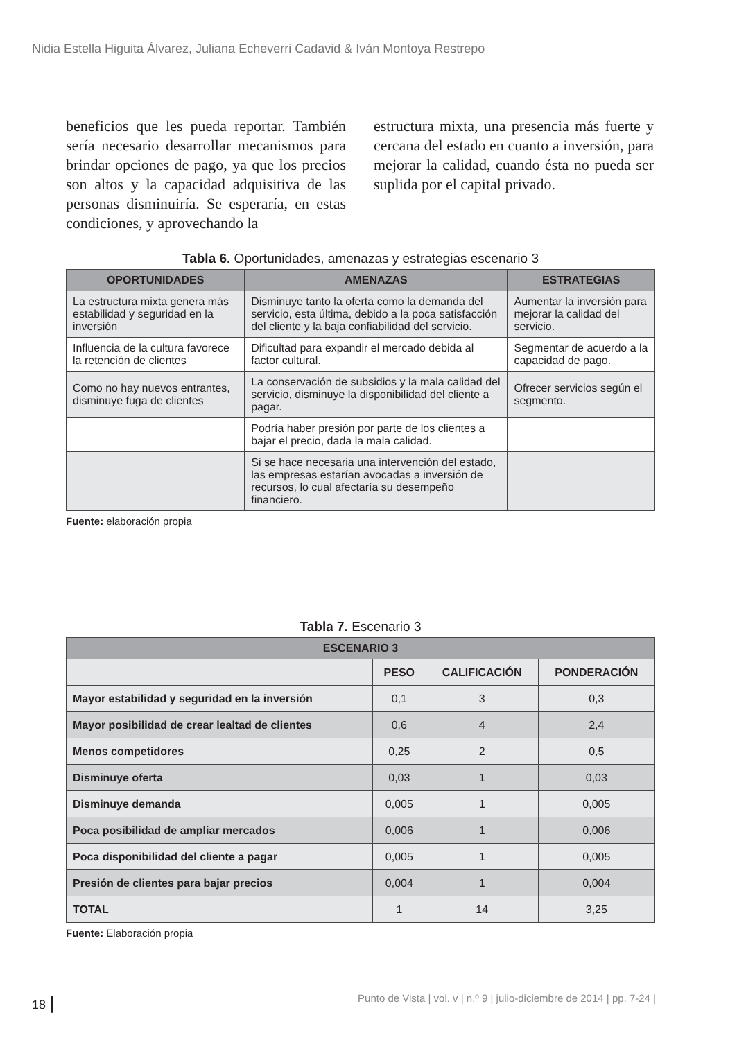Nidia Estella Higuita Álvarez, Juliana Echeverri Cadavid & Iván Montoya Restrepo
beneficios que les pueda reportar. También sería necesario desarrollar mecanismos para brindar opciones de pago, ya que los precios son altos y la capacidad adquisitiva de las personas disminuiría. Se esperaría, en estas condiciones, y aprovechando la
estructura mixta, una presencia más fuerte y cercana del estado en cuanto a inversión, para mejorar la calidad, cuando ésta no pueda ser suplida por el capital privado.
Tabla 6. Oportunidades, amenazas y estrategias escenario 3
| OPORTUNIDADES | AMENAZAS | ESTRATEGIAS |
| --- | --- | --- |
| La estructura mixta genera más estabilidad y seguridad en la inversión | Disminuye tanto la oferta como la demanda del servicio, esta última, debido a la poca satisfacción del cliente y la baja confiabilidad del servicio. | Aumentar la inversión para mejorar la calidad del servicio. |
| Influencia de la cultura favorece la retención de clientes | Dificultad para expandir el mercado debida al factor cultural. | Segmentar de acuerdo a la capacidad de pago. |
| Como no hay nuevos entrantes, disminuye fuga de clientes | La conservación de subsidios y la mala calidad del servicio, disminuye la disponibilidad del cliente a pagar. | Ofrecer servicios según el segmento. |
| | Podría haber presión por parte de los clientes a bajar el precio, dada la mala calidad. | |
| | Si se hace necesaria una intervención del estado, las empresas estarían avocadas a inversión de recursos, lo cual afectaría su desempeño financiero. | |
Fuente: elaboración propia
Tabla 7. Escenario 3
| ESCENARIO 3 | | | |
| --- | --- | --- | --- |
| | PESO | CALIFICACIÓN | PONDERACIÓN |
| Mayor estabilidad y seguridad en la inversión | 0,1 | 3 | 0,3 |
| Mayor posibilidad de crear lealtad de clientes | 0,6 | 4 | 2,4 |
| Menos competidores | 0,25 | 2 | 0,5 |
| Disminuye oferta | 0,03 | 1 | 0,03 |
| Disminuye demanda | 0,005 | 1 | 0,005 |
| Poca posibilidad de ampliar mercados | 0,006 | 1 | 0,006 |
| Poca disponibilidad del cliente a pagar | 0,005 | 1 | 0,005 |
| Presión de clientes para bajar precios | 0,004 | 1 | 0,004 |
| TOTAL | 1 | 14 | 3,25 |
Fuente: Elaboración propia
18 | Punto de Vista | vol. v | n.º 9 | julio-diciembre de 2014 | pp. 7-24 |